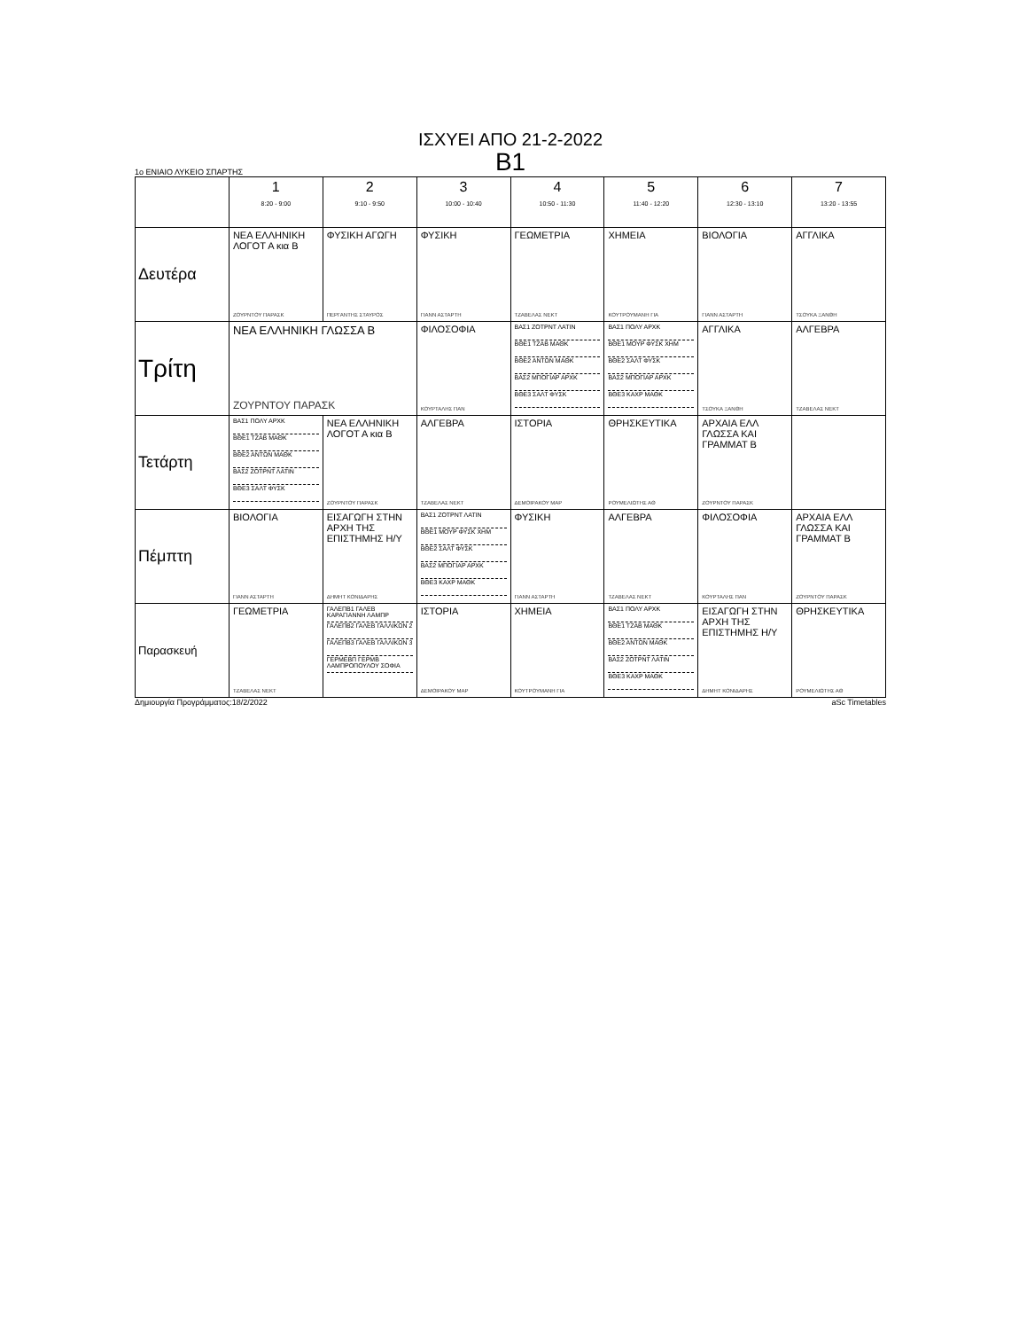ΙΣΧΥΕΙ ΑΠΟ 21-2-2022
Β1
1ο ΕΝΙΑΙΟ ΛΥΚΕΙΟ ΣΠΑΡΤΗΣ
| | 1 8:20 - 9:00 | 2 9:10 - 9:50 | 3 10:00 - 10:40 | 4 10:50 - 11:30 | 5 11:40 - 12:20 | 6 12:30 - 13:10 | 7 13:20 - 13:55 |
| --- | --- | --- | --- | --- | --- | --- | --- |
| Δευτέρα | ΝΕΑ ΕΛΛΗΝΙΚΗ ΛΟΓΟΤ Α κια Β ΖΟΥΡΝΤΟΥ ΠΑΡΑΣΚ | ΦΥΣΙΚΗ ΑΓΩΓΗ ΠΕΡΓΑΝΤΗΣ ΣΤΑΥΡΟΣ | ΦΥΣΙΚΗ ΓΙΑΝΝ ΑΣΤΑΡΤΗ | ΓΕΩΜΕΤΡΙΑ ΤΖΑΒΕΛΑΣ ΝΕΚΤ | ΧΗΜΕΙΑ ΚΟΥΤΡΟΥΜΑΝΗ ΓΙΑ | ΒΙΟΛΟΓΙΑ ΓΙΑΝΝ ΑΣΤΑΡΤΗ | ΑΓΓΛΙΚΑ ΤΣΟΥΚΑ ΞΑΝΘΗ |
| Τρίτη | ΝΕΑ ΕΛΛΗΝΙΚΗ ΓΛΩΣΣΑ Β ΖΟΥΡΝΤΟΥ ΠΑΡΑΣΚ | | ΦΙΛΟΣΟΦΙΑ ΚΟΥΡΤΑΛΗΣ ΠΑΝ | ΒΑΣ1 ΖΟΤΡΝΤ ΛΑΤΙΝ ΒΘΕ1 ΤΖΑΒ ΜΑΘΚ ΒΘΕ2 ΑΝΤΩΝ ΜΑΘΚ ΒΑΣ2 ΜΠΟΓΙΑΡ ΑΡΧΚ ΒΘΕ3 ΣΑΛΤ ΦΥΣΚ | ΒΑΣ1 ΠΟΛΥ ΑΡΧΚ ΒΘΕ1 ΜΟΥΡ ΦΥΣΚ ΧΗΜ ΒΘΕ2 ΣΑΛΤ ΦΥΣΚ ΒΑΣ2 ΜΠΟΓΙΑΡ ΑΡΧΚ ΒΘΕ3 ΚΑΧΡ ΜΑΘΚ | ΑΓΓΛΙΚΑ ΤΣΟΥΚΑ ΞΑΝΘΗ | ΑΛΓΕΒΡΑ ΤΖΑΒΕΛΑΣ ΝΕΚΤ |
| Τετάρτη | ΒΑΣ1 ΠΟΛΥ ΑΡΧΚ ΒΘΕ1 ΤΖΑΒ ΜΑΘΚ ΒΘΕ2 ΑΝΤΩΝ ΜΑΘΚ ΒΑΣ2 ΖΟΤΡΝΤ ΛΑΤΙΝ ΒΘΕ3 ΣΑΛΤ ΦΥΣΚ | ΝΕΑ ΕΛΛΗΝΙΚΗ ΛΟΓΟΤ Α κια Β ΖΟΥΡΝΤΟΥ ΠΑΡΑΣΚ | ΑΛΓΕΒΡΑ ΤΖΑΒΕΛΑΣ ΝΕΚΤ | ΙΣΤΟΡΙΑ ΔΕΜΟΙΡΑΚΟΥ ΜΑΡ | ΘΡΗΣΚΕΥΤΙΚΑ ΡΟΥΜΕΛΙΩΤΗΣ ΑΘ | ΑΡΧΑΙΑ ΕΛΛ ΓΛΩΣΣΑ ΚΑΙ ΓΡΑΜΜΑΤ Β ΖΟΥΡΝΤΟΥ ΠΑΡΑΣΚ | |
| Πέμπτη | ΒΙΟΛΟΓΙΑ ΓΙΑΝΝ ΑΣΤΑΡΤΗ | ΕΙΣΑΓΩΓΗ ΣΤΗΝ ΑΡΧΗ ΤΗΣ ΕΠΙΣΤΗΜΗΣ Η/Υ ΔΗΜΗΤ ΚΟΝΙΔΑΡΗΣ | ΒΑΣ1 ΖΟΤΡΝΤ ΛΑΤΙΝ ΒΘΕ1 ΜΟΥΡ ΦΥΣΚ ΧΗΜ ΒΘΕ2 ΣΑΛΤ ΦΥΣΚ ΒΑΣ2 ΜΠΟΓΙΑΡ ΑΡΧΚ ΒΘΕ3 ΚΑΧΡ ΜΑΘΚ | ΦΥΣΙΚΗ ΓΙΑΝΝ ΑΣΤΑΡΤΗ | ΑΛΓΕΒΡΑ ΤΖΑΒΕΛΑΣ ΝΕΚΤ | ΦΙΛΟΣΟΦΙΑ ΚΟΥΡΤΑΛΗΣ ΠΑΝ | ΑΡΧΑΙΑ ΕΛΛ ΓΛΩΣΣΑ ΚΑΙ ΓΡΑΜΜΑΤ Β ΖΟΥΡΝΤΟΥ ΠΑΡΑΣΚ |
| Παρασκευή | ΓΕΩΜΕΤΡΙΑ ΤΖΑΒΕΛΑΣ ΝΕΚΤ | ΓΑΛΕΠΒ1 ΓΑΛΕΒ ΚΑΡΑΓΙΑΝΝΗ ΛΑΜΠΡ ΓΑΛΕΠΒ2 ΓΑΛΕΒ ΓΑΛΛΙΚΩΝ 2 ΓΑΛΕΠΒ3 ΓΑΛΕΒ ΓΑΛΛΙΚΩΝ 3 ΓΕΡΜΕΒΠ ΓΕΡΜΒ ΛΑΜΠΡΟΠΟΥΛΟΥ ΣΟΦΙΑ | ΙΣΤΟΡΙΑ ΔΕΜΟΙΡΑΚΟΥ ΜΑΡ | ΧΗΜΕΙΑ ΚΟΥΤΡΟΥΜΑΝΗ ΓΙΑ | ΒΑΣ1 ΠΟΛΥ ΑΡΧΚ ΒΘΕ1 ΤΖΑΒ ΜΑΘΚ ΒΘΕ2 ΑΝΤΩΝ ΜΑΘΚ ΒΑΣ2 ΖΟΤΡΝΤ ΛΑΤΙΝ ΒΘΕ3 ΚΑΧΡ ΜΑΘΚ | ΕΙΣΑΓΩΓΗ ΣΤΗΝ ΑΡΧΗ ΤΗΣ ΕΠΙΣΤΗΜΗΣ Η/Υ ΔΗΜΗΤ ΚΟΝΙΔΑΡΗΣ | ΘΡΗΣΚΕΥΤΙΚΑ ΡΟΥΜΕΛΙΩΤΗΣ ΑΘ |
Δημιουργία Προγράμματος:18/2/2022 aSc Timetables